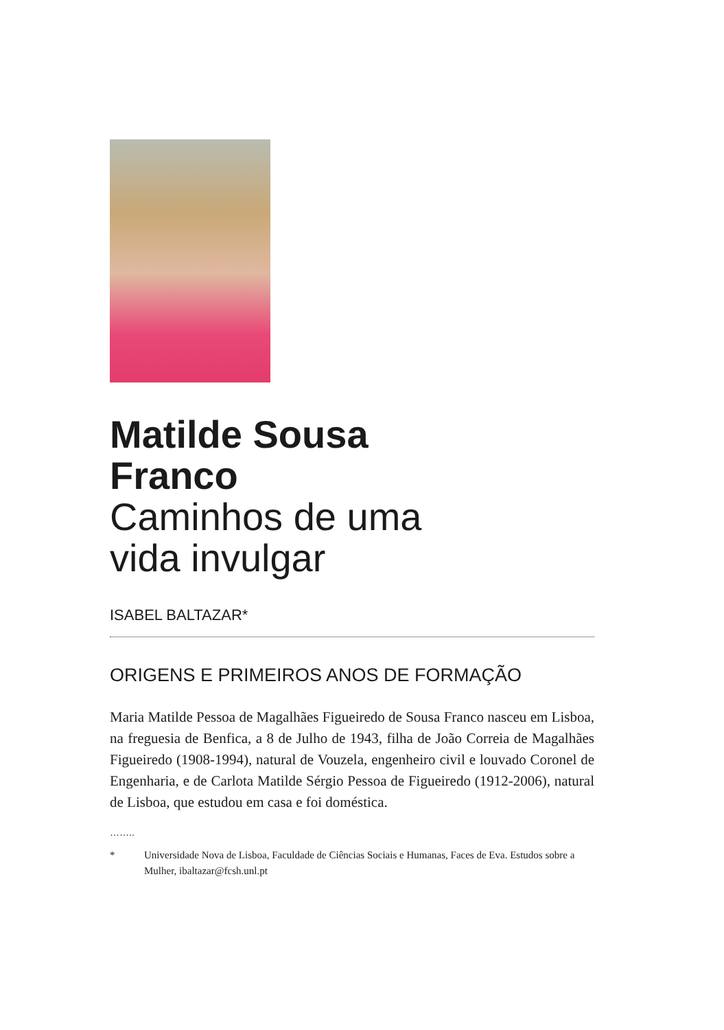Matilde Sousa
Franco
Caminhos de uma
vida invulgar
ISABEL BALTAZAR*
ORIGENS E PRIMEIROS ANOS DE FORMAÇÃO
Maria Matilde Pessoa de Magalhães Figueiredo de Sousa Franco nasceu em Lisboa, na freguesia de Benfica, a 8 de Julho de 1943, filha de João Correia de Magalhães Figueiredo (1908-1994), natural de Vouzela, engenheiro civil e louvado Coronel de Engenharia, e de Carlota Matilde Sérgio Pessoa de Figueiredo (1912-2006), natural de Lisboa, que estudou em casa e foi doméstica.
……..
* Universidade Nova de Lisboa, Faculdade de Ciências Sociais e Humanas, Faces de Eva. Estudos sobre a Mulher, ibaltazar@fcsh.unl.pt